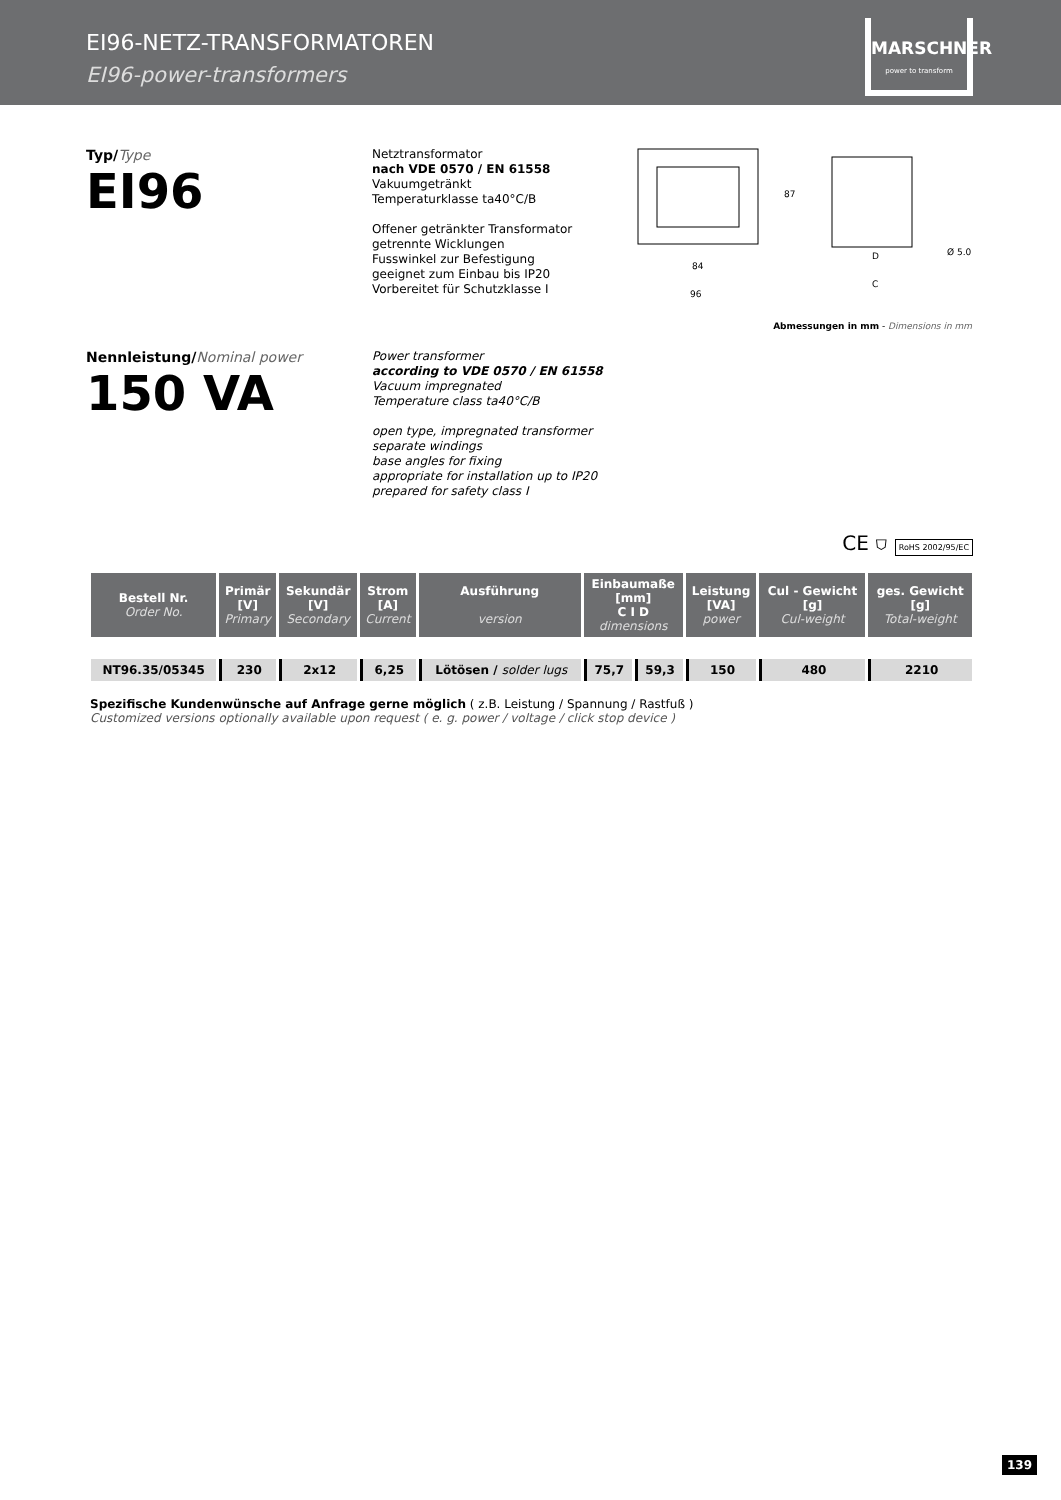EI96-NETZ-TRANSFORMATOREN
EI96-power-transformers
MARSCHNER
power to transform
Typ/Type
EI96
Netztransformator
nach VDE 0570 / EN 61558
Vakuumgetränkt
Temperaturklasse ta40°C/B
Offener getränkter Transformator
getrennte Wicklungen
Fusswinkel zur Befestigung
geeignet zum Einbau bis IP20
Vorbereitet für Schutzklasse I
84
96
87
D
C
Ø 5.0
Abmessungen in mm - Dimensions in mm
Nennleistung/Nominal power
150 VA
Power transformer
according to VDE 0570 / EN 61558
Vacuum impregnated
Temperature class ta40°C/B
open type, impregnated transformer
separate windings
base angles for fixing
appropriate for installation up to IP20
prepared for safety class I
CE ⛉ RoHS 2002/95/EC
| Bestell Nr. Order No. | Primär [V] Primary | Sekundär [V] Secondary | Strom [A] Current | Ausführung version | Einbaumaße [mm] C I D dimensions | | Leistung [VA] power | Cul - Gewicht [g] Cul-weight | ges. Gewicht [g] Total-weight |
| --- | --- | --- | --- | --- | --- | --- | --- | --- | --- |
| NT96.35/05345 | 230 | 2x12 | 6,25 | Lötösen / solder lugs | 75,7 | 59,3 | 150 | 480 | 2210 |
Spezifische Kundenwünsche auf Anfrage gerne möglich ( z.B. Leistung / Spannung / Rastfuß )
Customized versions optionally available upon request ( e. g. power / voltage / click stop device )
139